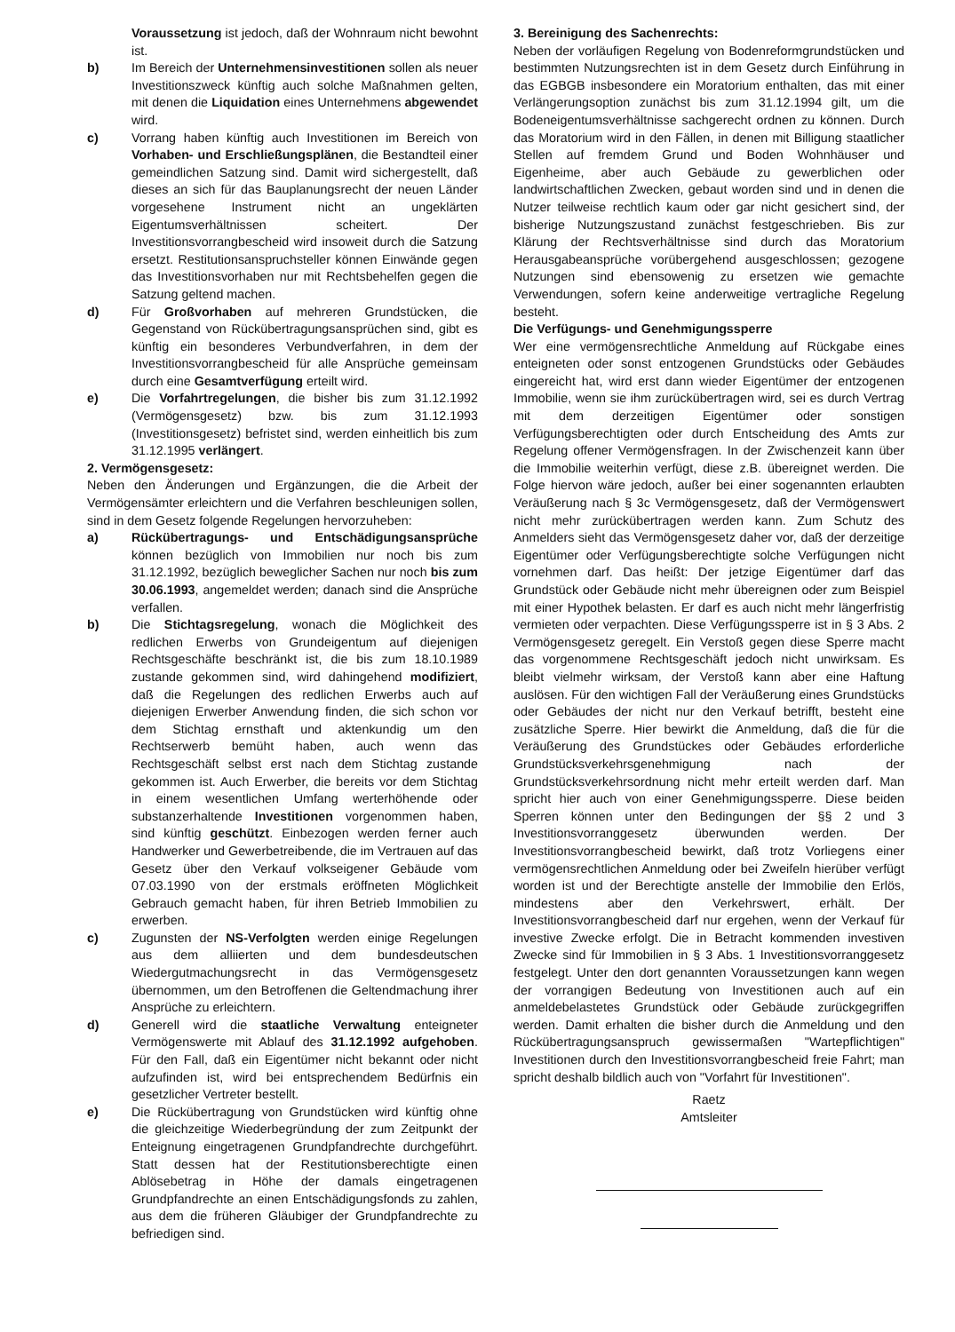Voraussetzung ist jedoch, daß der Wohnraum nicht bewohnt ist.
b) Im Bereich der Unternehmensinvestitionen sollen als neuer Investitionszweck künftig auch solche Maßnahmen gelten, mit denen die Liquidation eines Unternehmens abgewendet wird.
c) Vorrang haben künftig auch Investitionen im Bereich von Vorhaben- und Erschließungsplänen, die Bestandteil einer gemeindlichen Satzung sind. Damit wird sichergestellt, daß dieses an sich für das Bauplanungsrecht der neuen Länder vorgesehene Instrument nicht an ungeklärten Eigentumsverhältnissen scheitert. Der Investitionsvorrangbescheid wird insoweit durch die Satzung ersetzt. Restitutionsanspruchsteller können Einwände gegen das Investitionsvorhaben nur mit Rechtsbehelfen gegen die Satzung geltend machen.
d) Für Großvorhaben auf mehreren Grundstücken, die Gegenstand von Rückübertragungsansprüchen sind, gibt es künftig ein besonderes Verbundverfahren, in dem der Investitionsvorrangbescheid für alle Ansprüche gemeinsam durch eine Gesamtverfügung erteilt wird.
e) Die Vorfahrtregelungen, die bisher bis zum 31.12.1992 (Vermögensgesetz) bzw. bis zum 31.12.1993 (Investitionsgesetz) befristet sind, werden einheitlich bis zum 31.12.1995 verlängert.
2. Vermögensgesetz:
Neben den Änderungen und Ergänzungen, die die Arbeit der Vermögensämter erleichtern und die Verfahren beschleunigen sollen, sind in dem Gesetz folgende Regelungen hervorzuheben:
a) Rückübertragungs- und Entschädigungsansprüche können bezüglich von Immobilien nur noch bis zum 31.12.1992, bezüglich beweglicher Sachen nur noch bis zum 30.06.1993, angemeldet werden; danach sind die Ansprüche verfallen.
b) Die Stichtagsregelung, wonach die Möglichkeit des redlichen Erwerbs von Grundeigentum auf diejenigen Rechtsgeschäfte beschränkt ist, die bis zum 18.10.1989 zustande gekommen sind, wird dahingehend modifiziert, daß die Regelungen des redlichen Erwerbs auch auf diejenigen Erwerber Anwendung finden, die sich schon vor dem Stichtag ernsthaft und aktenkundig um den Rechtserwerb bemüht haben, auch wenn das Rechtsgeschäft selbst erst nach dem Stichtag zustande gekommen ist. Auch Erwerber, die bereits vor dem Stichtag in einem wesentlichen Umfang werterhöhende oder substanzerhaltende Investitionen vorgenommen haben, sind künftig geschützt. Einbezogen werden ferner auch Handwerker und Gewerbetreibende, die im Vertrauen auf das Gesetz über den Verkauf volkseigener Gebäude vom 07.03.1990 von der erstmals eröffneten Möglichkeit Gebrauch gemacht haben, für ihren Betrieb Immobilien zu erwerben.
c) Zugunsten der NS-Verfolgten werden einige Regelungen aus dem alliierten und dem bundesdeutschen Wiedergutmachungsrecht in das Vermögensgesetz übernommen, um den Betroffenen die Geltendmachung ihrer Ansprüche zu erleichtern.
d) Generell wird die staatliche Verwaltung enteigneter Vermögenswerte mit Ablauf des 31.12.1992 aufgehoben. Für den Fall, daß ein Eigentümer nicht bekannt oder nicht aufzufinden ist, wird bei entsprechendem Bedürfnis ein gesetzlicher Vertreter bestellt.
e) Die Rückübertragung von Grundstücken wird künftig ohne die gleichzeitige Wiederbegründung der zum Zeitpunkt der Enteignung eingetragenen Grundpfandrechte durchgeführt. Statt dessen hat der Restitutionsberechtigte einen Ablösebetrag in Höhe der damals eingetragenen Grundpfandrechte an einen Entschädigungsfonds zu zahlen, aus dem die früheren Gläubiger der Grundpfandrechte zu befriedigen sind.
3. Bereinigung des Sachenrechts:
Neben der vorläufigen Regelung von Bodenreformgrundstücken und bestimmten Nutzungsrechten ist in dem Gesetz durch Einführung in das EGBGB insbesondere ein Moratorium enthalten, das mit einer Verlängerungsoption zunächst bis zum 31.12.1994 gilt, um die Bodeneigentumsverhältnisse sachgerecht ordnen zu können. Durch das Moratorium wird in den Fällen, in denen mit Billigung staatlicher Stellen auf fremdem Grund und Boden Wohnhäuser und Eigenheime, aber auch Gebäude zu gewerblichen oder landwirtschaftlichen Zwecken, gebaut worden sind und in denen die Nutzer teilweise rechtlich kaum oder gar nicht gesichert sind, der bisherige Nutzungszustand zunächst festgeschrieben. Bis zur Klärung der Rechtsverhältnisse sind durch das Moratorium Herausgabeansprüche vorübergehend ausgeschlossen; gezogene Nutzungen sind ebensowenig zu ersetzen wie gemachte Verwendungen, sofern keine anderweitige vertragliche Regelung besteht.
Die Verfügungs- und Genehmigungssperre
Wer eine vermögensrechtliche Anmeldung auf Rückgabe eines enteigneten oder sonst entzogenen Grundstücks oder Gebäudes eingereicht hat, wird erst dann wieder Eigentümer der entzogenen Immobilie, wenn sie ihm zurückübertragen wird, sei es durch Vertrag mit dem derzeitigen Eigentümer oder sonstigen Verfügungsberechtigten oder durch Entscheidung des Amts zur Regelung offener Vermögensfragen. In der Zwischenzeit kann über die Immobilie weiterhin verfügt, diese z.B. übereignet werden. Die Folge hiervon wäre jedoch, außer bei einer sogenannten erlaubten Veräußerung nach § 3c Vermögensgesetz, daß der Vermögenswert nicht mehr zurückübertragen werden kann. Zum Schutz des Anmelders sieht das Vermögensgesetz daher vor, daß der derzeitige Eigentümer oder Verfügungsberechtigte solche Verfügungen nicht vornehmen darf. Das heißt: Der jetzige Eigentümer darf das Grundstück oder Gebäude nicht mehr übereignen oder zum Beispiel mit einer Hypothek belasten. Er darf es auch nicht mehr längerfristig vermieten oder verpachten. Diese Verfügungssperre ist in § 3 Abs. 2 Vermögensgesetz geregelt. Ein Verstoß gegen diese Sperre macht das vorgenommene Rechtsgeschäft jedoch nicht unwirksam. Es bleibt vielmehr wirksam, der Verstoß kann aber eine Haftung auslösen. Für den wichtigen Fall der Veräußerung eines Grundstücks oder Gebäudes der nicht nur den Verkauf betrifft, besteht eine zusätzliche Sperre. Hier bewirkt die Anmeldung, daß die für die Veräußerung des Grundstückes oder Gebäudes erforderliche Grundstücksverkehrsgenehmigung nach der Grundstücksverkehrsordnung nicht mehr erteilt werden darf. Man spricht hier auch von einer Genehmigungssperre. Diese beiden Sperren können unter den Bedingungen der §§ 2 und 3 Investitionsvorranggesetz überwunden werden. Der Investitionsvorrangbescheid bewirkt, daß trotz Vorliegens einer vermögensrechtlichen Anmeldung oder bei Zweifeln hierüber verfügt worden ist und der Berechtigte anstelle der Immobilie den Erlös, mindestens aber den Verkehrswert, erhält. Der Investitionsvorrangbescheid darf nur ergehen, wenn der Verkauf für investive Zwecke erfolgt. Die in Betracht kommenden investiven Zwecke sind für Immobilien in § 3 Abs. 1 Investitionsvorranggesetz festgelegt. Unter den dort genannten Voraussetzungen kann wegen der vorrangigen Bedeutung von Investitionen auch auf ein anmeldebelastetes Grundstück oder Gebäude zurückgegriffen werden. Damit erhalten die bisher durch die Anmeldung und den Rückübertragungsanspruch gewissermaßen "Wartepflichtigen" Investitionen durch den Investitionsvorrangbescheid freie Fahrt; man spricht deshalb bildlich auch von "Vorfahrt für Investitionen".
Raetz
Amtsleiter